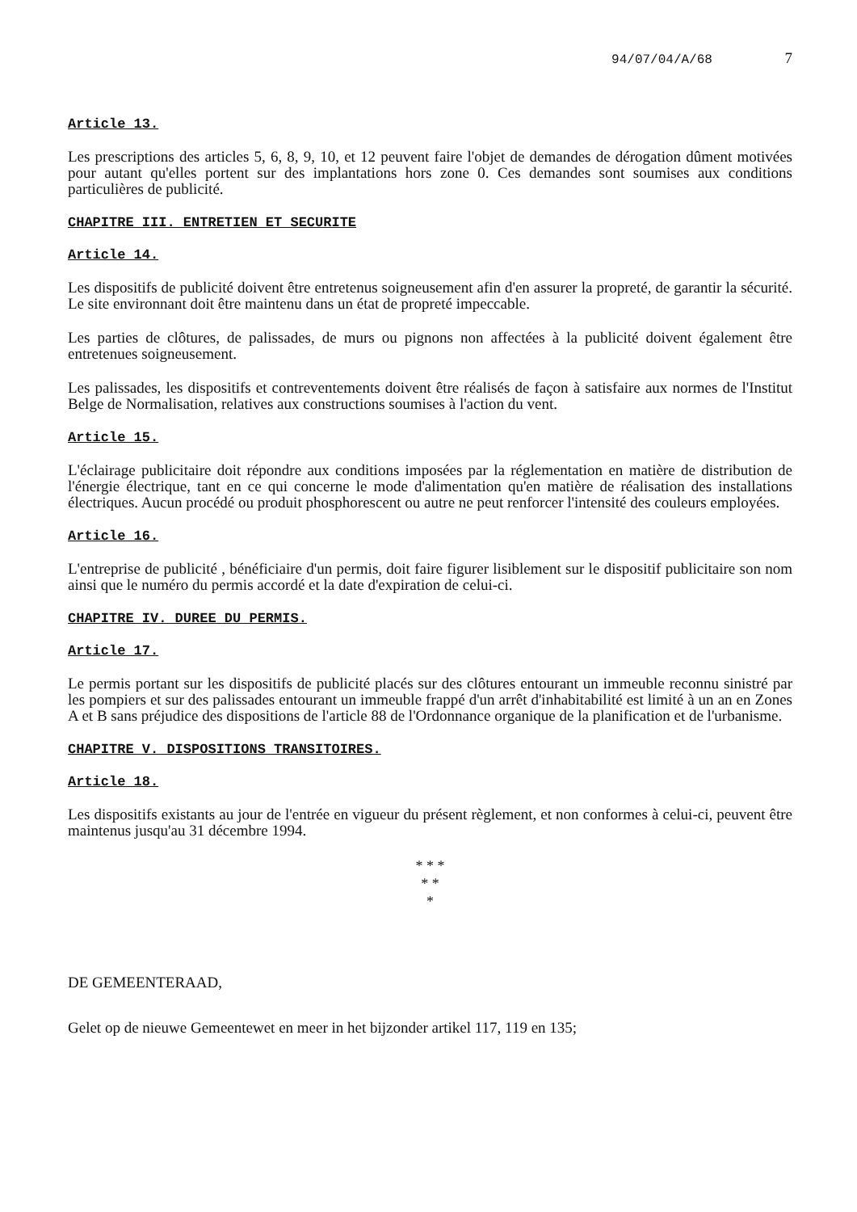94/07/04/A/68 7
Article 13.
Les prescriptions des articles 5, 6, 8, 9, 10, et 12 peuvent faire l'objet de demandes de dérogation dûment motivées pour autant qu'elles portent sur des implantations hors zone 0. Ces demandes sont soumises aux conditions particulières de publicité.
CHAPITRE III. ENTRETIEN ET SECURITE
Article 14.
Les dispositifs de publicité doivent être entretenus soigneusement afin d'en assurer la propreté, de garantir la sécurité. Le site environnant doit être maintenu dans un état de propreté impeccable.
Les parties de clôtures, de palissades, de murs ou pignons non affectées à la publicité doivent également être entretenues soigneusement.
Les palissades, les dispositifs et contreventements doivent être réalisés de façon à satisfaire aux normes de l'Institut Belge de Normalisation, relatives aux constructions soumises à l'action du vent.
Article 15.
L'éclairage publicitaire doit répondre aux conditions imposées par la réglementation en matière de distribution de l'énergie électrique, tant en ce qui concerne le mode d'alimentation qu'en matière de réalisation des installations électriques. Aucun procédé ou produit phosphorescent ou autre ne peut renforcer l'intensité des couleurs employées.
Article 16.
L'entreprise de publicité , bénéficiaire d'un permis, doit faire figurer lisiblement sur le dispositif publicitaire son nom ainsi que le numéro du permis accordé et la date d'expiration de celui-ci.
CHAPITRE IV. DUREE DU PERMIS.
Article 17.
Le permis portant sur les dispositifs de publicité placés sur des clôtures entourant un immeuble reconnu sinistré par les pompiers et sur des palissades entourant un immeuble frappé d'un arrêt d'inhabitabilité est limité à un an en Zones A et B sans préjudice des dispositions de l'article 88 de l'Ordonnance organique de la planification et de l'urbanisme.
CHAPITRE V. DISPOSITIONS TRANSITOIRES.
Article 18.
Les dispositifs existants au jour de l'entrée en vigueur du présent règlement, et non conformes à celui-ci, peuvent être maintenus jusqu'au 31 décembre 1994.
* * *
* *
*
DE GEMEENTERAAD,
Gelet op de nieuwe Gemeentewet en meer in het bijzonder artikel 117, 119 en 135;